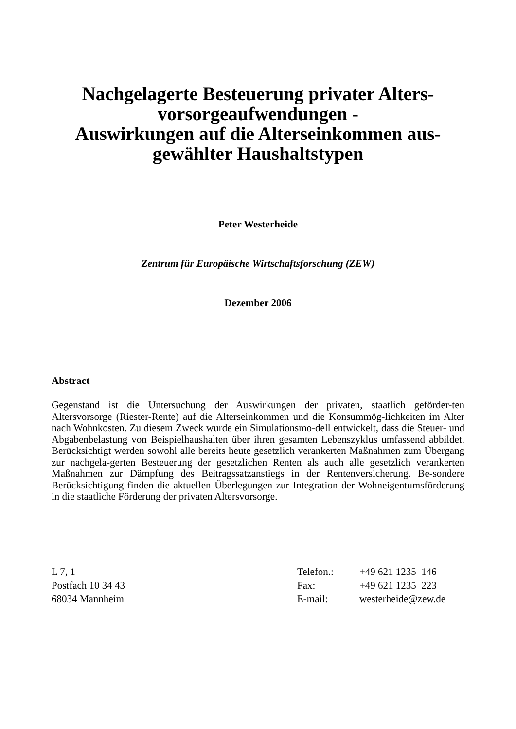Nachgelagerte Besteuerung privater Alters-
vorsorgeaufwendungen -
Auswirkungen auf die Alterseinkommen aus-
gewählter Haushaltstypen
Peter Westerheide
Zentrum für Europäische Wirtschaftsforschung (ZEW)
Dezember 2006
Abstract
Gegenstand ist die Untersuchung der Auswirkungen der privaten, staatlich geförder-ten Altersvorsorge (Riester-Rente) auf die Alterseinkommen und die Konsummög-lichkeiten im Alter nach Wohnkosten. Zu diesem Zweck wurde ein Simulationsmo-dell entwickelt, dass die Steuer- und Abgabenbelastung von Beispielhaushalten über ihren gesamten Lebenszyklus umfassend abbildet. Berücksichtigt werden sowohl alle bereits heute gesetzlich verankerten Maßnahmen zum Übergang zur nachgela-gerten Besteuerung der gesetzlichen Renten als auch alle gesetzlich verankerten Maßnahmen zur Dämpfung des Beitragssatzanstiegs in der Rentenversicherung. Be-sondere Berücksichtigung finden die aktuellen Überlegungen zur Integration der Wohneigentumsförderung in die staatliche Förderung der privaten Altersvorsorge.
L 7, 1
Postfach 10 34 43
68034 Mannheim
| Telefon.: | +49 621 1235 146 |
| Fax: | +49 621 1235 223 |
| E-mail: | westerheide@zew.de |